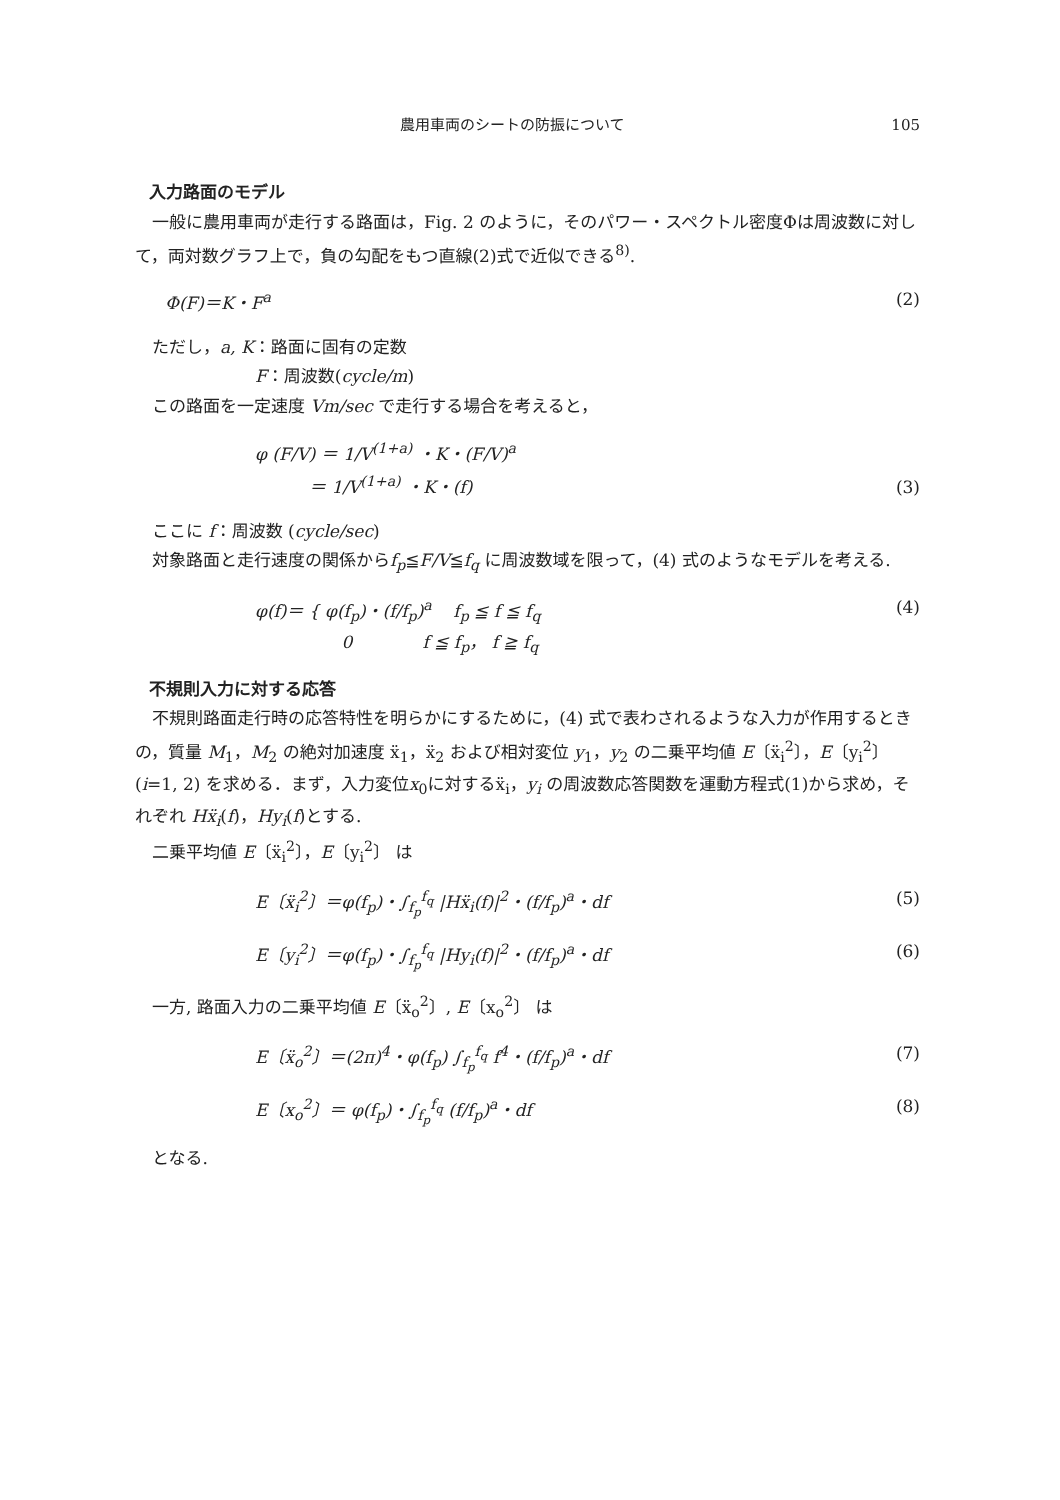農用車両のシートの防振について 105
入力路面のモデル
一般に農用車両が走行する路面は，Fig. 2 のように，そのパワー・スペクトル密度Φは周波数に対して，両対数グラフ上で，負の勾配をもつ直線(2)式で近似できる<sup>8)</sup>.
Φ(F)＝K・F<sup>a</sup> (2)
ただし，a, K：路面に固有の定数
F：周波数(cycle/m)
この路面を一定速度 Vm/sec で走行する場合を考えると，
φ (F/V) ＝ 1/V<sup>(1+a)</sup> ・K・(F/V)<sup>a</sup>
＝ 1/V<sup>(1+a)</sup> ・K・(f) (3)
ここに f：周波数 (cycle/sec)
対象路面と走行速度の関係からf<sub>p</sub>≦F/V≦f<sub>q</sub> に周波数域を限って，(4) 式のようなモデルを考える.
φ(f)＝ { φ(f<sub>p</sub>)・(f/f<sub>p</sub>)<sup>a</sup> f<sub>p</sub> ≦ f ≦ f<sub>q</sub>
0 f ≦ f<sub>p</sub>， f ≧ f<sub>q</sub> (4)
不規則入力に対する応答
不規則路面走行時の応答特性を明らかにするために，(4) 式で表わされるような入力が作用するときの，質量 M<sub>1</sub>，M<sub>2</sub> の絶対加速度 ẍ<sub>1</sub>，ẍ<sub>2</sub> および相対変位 y<sub>1</sub>，y<sub>2</sub> の二乗平均値 E〔ẍ<sub>i</sub><sup>2</sup>〕，E〔y<sub>i</sub><sup>2</sup>〕 (i=1, 2) を求める．まず，入力変位x<sub>0</sub>に対するẍ<sub>i</sub>，y<sub>i</sub> の周波数応答関数を運動方程式(1)から求め，それぞれ Hẍ<sub>i</sub>(f)，Hy<sub>i</sub>(f)とする.
二乗平均値 E〔ẍ<sub>i</sub><sup>2</sup>〕，E〔y<sub>i</sub><sup>2</sup>〕 は
E〔ẍ<sub>i</sub><sup>2</sup>〕＝φ(f<sub>p</sub>)・∫<sub>f<sub>p</sub></sub><sup>f<sub>q</sub></sup> |Hẍ<sub>i</sub>(f)|<sup>2</sup>・(f/f<sub>p</sub>)<sup>a</sup>・df (5)
E〔y<sub>i</sub><sup>2</sup>〕＝φ(f<sub>p</sub>)・∫<sub>f<sub>p</sub></sub><sup>f<sub>q</sub></sup> |Hy<sub>i</sub>(f)|<sup>2</sup>・(f/f<sub>p</sub>)<sup>a</sup>・df (6)
一方, 路面入力の二乗平均値 E〔ẍ<sub>o</sub><sup>2</sup>〕, E〔x<sub>o</sub><sup>2</sup>〕 は
E〔ẍ<sub>o</sub><sup>2</sup>〕＝(2π)<sup>4</sup>・φ(f<sub>p</sub>) ∫<sub>f<sub>p</sub></sub><sup>f<sub>q</sub></sup> f<sup>4</sup>・(f/f<sub>p</sub>)<sup>a</sup>・df (7)
E〔x<sub>o</sub><sup>2</sup>〕＝ φ(f<sub>p</sub>)・∫<sub>f<sub>p</sub></sub><sup>f<sub>q</sub></sup> (f/f<sub>p</sub>)<sup>a</sup>・df (8)
となる.